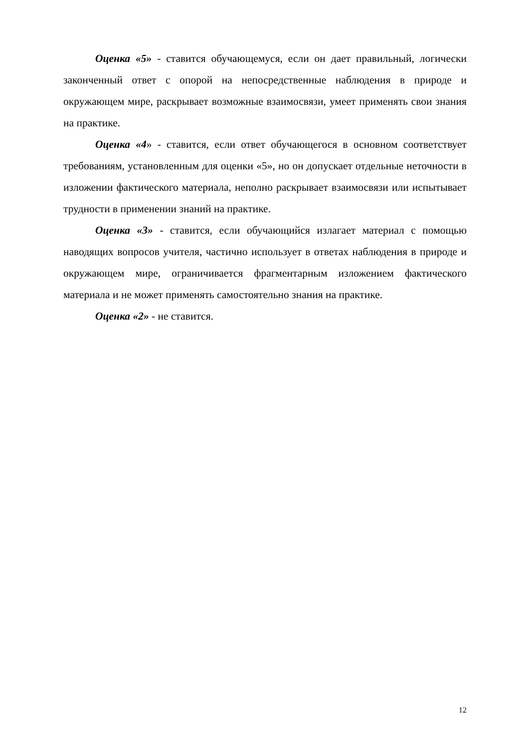Оценка «5» - ставится обучающемуся, если он дает правильный, логически законченный ответ с опорой на непосредственные наблюдения в природе и окружающем мире, раскрывает возможные взаимосвязи, умеет применять свои знания на практике.
Оценка «4» - ставится, если ответ обучающегося в основном соответствует требованиям, установленным для оценки «5», но он допускает отдельные неточности в изложении фактического материала, неполно раскрывает взаимосвязи или испытывает трудности в применении знаний на практике.
Оценка «3» - ставится, если обучающийся излагает материал с помощью наводящих вопросов учителя, частично использует в ответах наблюдения в природе и окружающем мире, ограничивается фрагментарным изложением фактического материала и не может применять самостоятельно знания на практике.
Оценка «2» - не ставится.
12